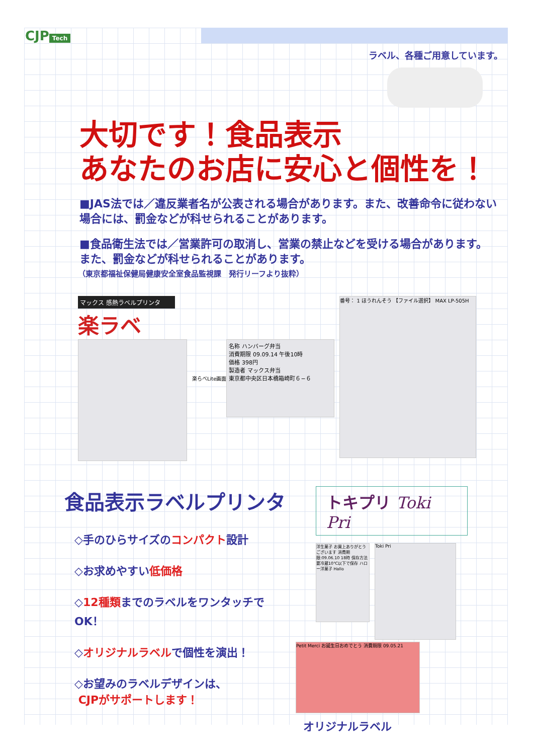CJP Tech
ラベル、各種ご用意しています。
大切です！食品表示
あなたのお店に安心と個性を！
■JAS法では／違反業者名が公表される場合があります。また、改善命令に従わない場合には、罰金などが科せられることがあります。
■食品衛生法では／営業許可の取消し、営業の禁止などを受ける場合があります。また、罰金などが科せられることがあります。
（東京都福祉保健局健康安全室食品監視課　発行リーフより抜粋）
マックス 感熱ラベルプリンタ
楽ラベ
楽らべLite画面
名称 ハンバーグ弁当
消費期限 09.09.14 午後10時
価格 398円
製造者 マックス弁当
東京都中央区日本橋箱崎町６−６
番号： 1 ほうれんそう 【ファイル選択】 MAX LP-505H
食品表示ラベルプリンタ
◇手のひらサイズのコンパクト設計
◇お求めやすい低価格
◇12種類までのラベルをワンタッチでOK！
◇オリジナルラベルで個性を演出！
◇お望みのラベルデザインは、
CJPがサポートします！
トキプリ Toki Pri
洋生菓子 お買上ありがとうございます 消費期限:09.06.10 18時 保存方法 要冷蔵10℃以下で保存 ハロー洋菓子 Hallo
Toki Pri
Petit Merci お誕生日おめでとう 消費期限 09.05.21
オリジナルラベル